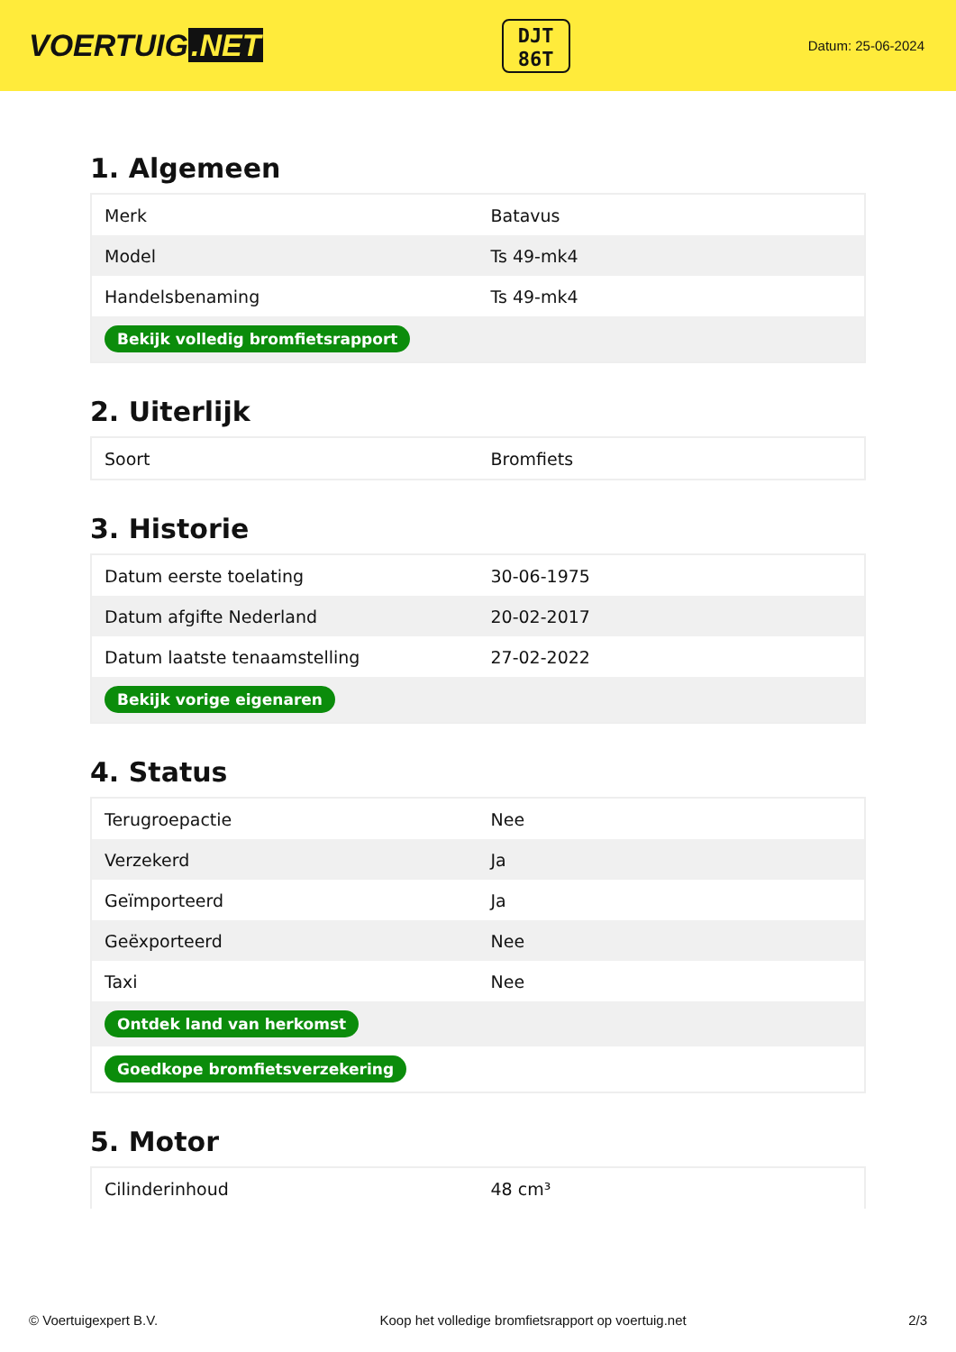VOERTUIG.NET
DJT
86T
Datum: 25-06-2024
1. Algemeen
| Merk | Batavus |
| Model | Ts 49-mk4 |
| Handelsbenaming | Ts 49-mk4 |
| Bekijk volledig bromfietsrapport | |
2. Uiterlijk
| Soort | Bromfiets |
3. Historie
| Datum eerste toelating | 30-06-1975 |
| Datum afgifte Nederland | 20-02-2017 |
| Datum laatste tenaamstelling | 27-02-2022 |
| Bekijk vorige eigenaren | |
4. Status
| Terugroepactie | Nee |
| Verzekerd | Ja |
| Geïmporteerd | Ja |
| Geëxporteerd | Nee |
| Taxi | Nee |
| Ontdek land van herkomst | |
| Goedkope bromfietsverzekering | |
5. Motor
| Cilinderinhoud | 48 cm³ |
© Voertuigexpert B.V. Koop het volledige bromfietsrapport op voertuig.net 2/3